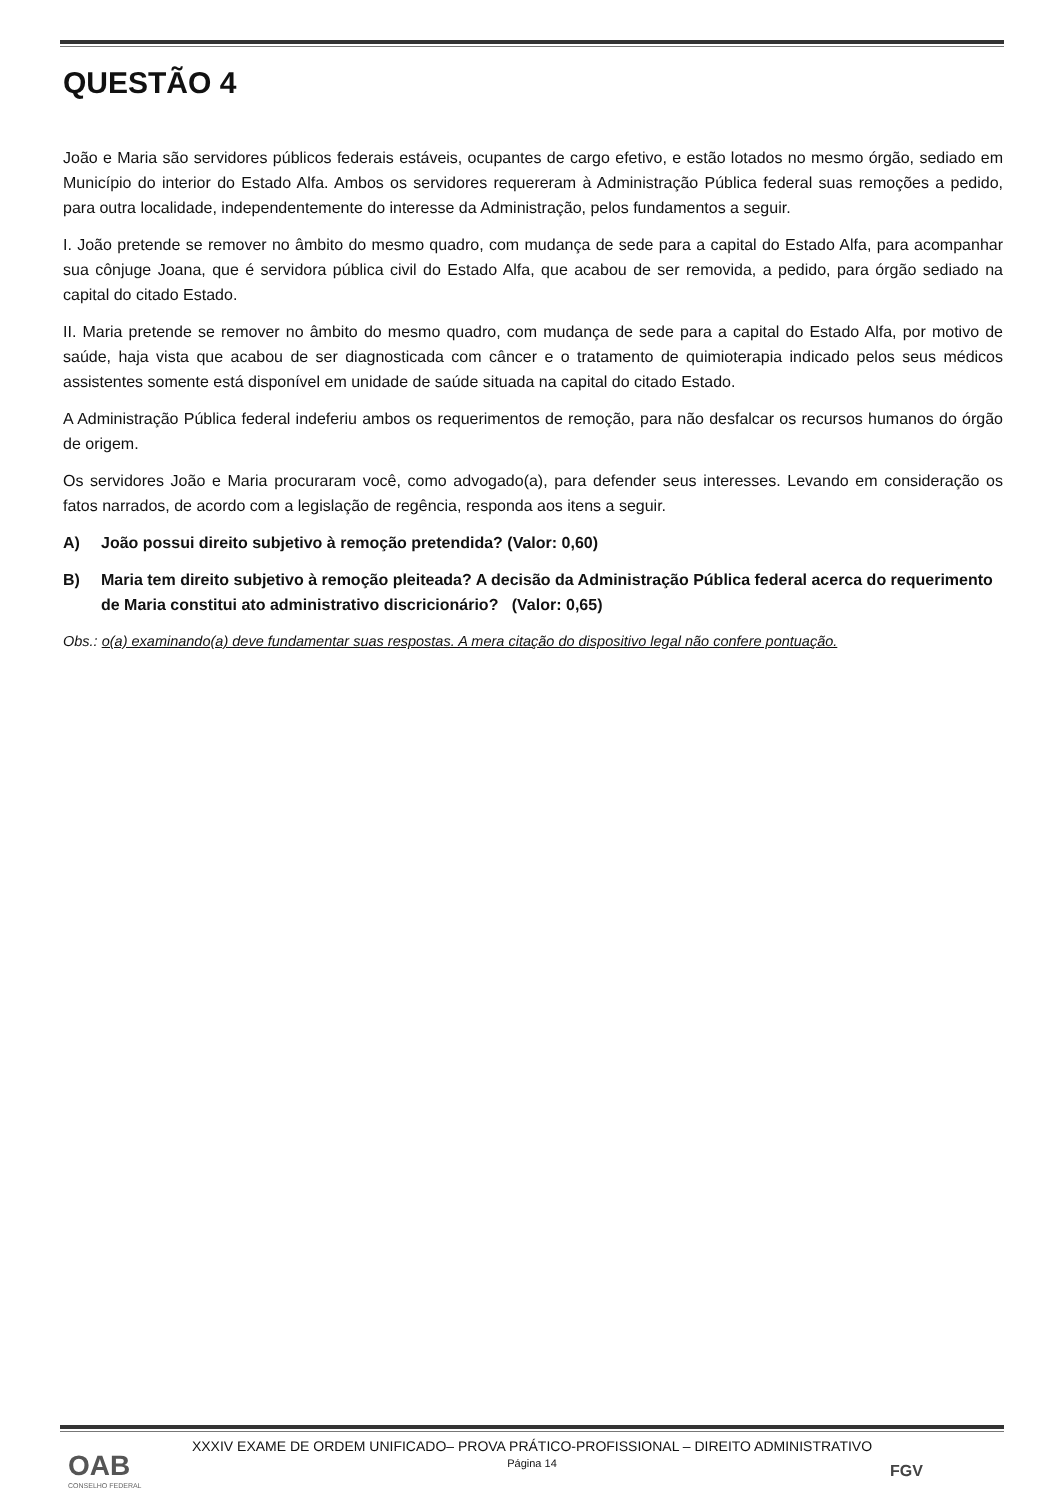QUESTÃO 4
João e Maria são servidores públicos federais estáveis, ocupantes de cargo efetivo, e estão lotados no mesmo órgão, sediado em Município do interior do Estado Alfa. Ambos os servidores requereram à Administração Pública federal suas remoções a pedido, para outra localidade, independentemente do interesse da Administração, pelos fundamentos a seguir.
I. João pretende se remover no âmbito do mesmo quadro, com mudança de sede para a capital do Estado Alfa, para acompanhar sua cônjuge Joana, que é servidora pública civil do Estado Alfa, que acabou de ser removida, a pedido, para órgão sediado na capital do citado Estado.
II. Maria pretende se remover no âmbito do mesmo quadro, com mudança de sede para a capital do Estado Alfa, por motivo de saúde, haja vista que acabou de ser diagnosticada com câncer e o tratamento de quimioterapia indicado pelos seus médicos assistentes somente está disponível em unidade de saúde situada na capital do citado Estado.
A Administração Pública federal indeferiu ambos os requerimentos de remoção, para não desfalcar os recursos humanos do órgão de origem.
Os servidores João e Maria procuraram você, como advogado(a), para defender seus interesses. Levando em consideração os fatos narrados, de acordo com a legislação de regência, responda aos itens a seguir.
A) João possui direito subjetivo à remoção pretendida? (Valor: 0,60)
B) Maria tem direito subjetivo à remoção pleiteada? A decisão da Administração Pública federal acerca do requerimento de Maria constitui ato administrativo discricionário? (Valor: 0,65)
Obs.: o(a) examinando(a) deve fundamentar suas respostas. A mera citação do dispositivo legal não confere pontuação.
XXXIV EXAME DE ORDEM UNIFICADO– PROVA PRÁTICO-PROFISSIONAL – DIREITO ADMINISTRATIVO
Página 14
OAB
CONSELHO FEDERAL
FGV